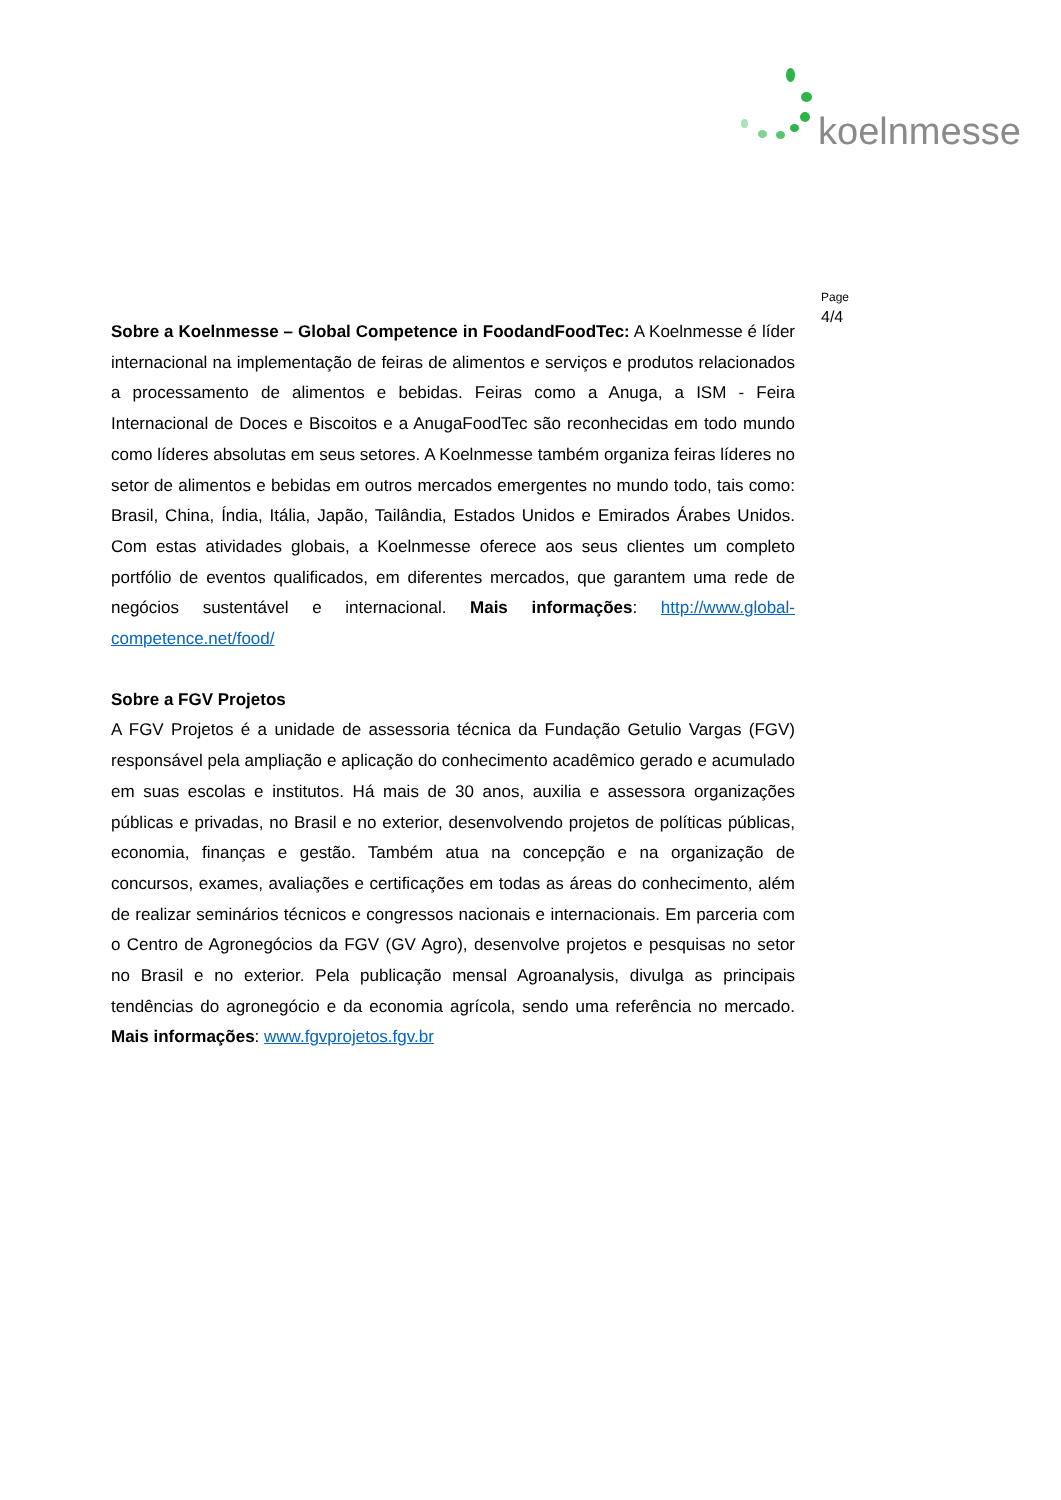koelnmesse
Sobre a Koelnmesse – Global Competence in FoodandFoodTec: A Koelnmesse é líder internacional na implementação de feiras de alimentos e serviços e produtos relacionados a processamento de alimentos e bebidas. Feiras como a Anuga, a ISM - Feira Internacional de Doces e Biscoitos e a AnugaFoodTec são reconhecidas em todo mundo como líderes absolutas em seus setores. A Koelnmesse também organiza feiras líderes no setor de alimentos e bebidas em outros mercados emergentes no mundo todo, tais como: Brasil, China, Índia, Itália, Japão, Tailândia, Estados Unidos e Emirados Árabes Unidos. Com estas atividades globais, a Koelnmesse oferece aos seus clientes um completo portfólio de eventos qualificados, em diferentes mercados, que garantem uma rede de negócios sustentável e internacional. Mais informações: http://www.global-competence.net/food/
Sobre a FGV Projetos
A FGV Projetos é a unidade de assessoria técnica da Fundação Getulio Vargas (FGV) responsável pela ampliação e aplicação do conhecimento acadêmico gerado e acumulado em suas escolas e institutos. Há mais de 30 anos, auxilia e assessora organizações públicas e privadas, no Brasil e no exterior, desenvolvendo projetos de políticas públicas, economia, finanças e gestão. Também atua na concepção e na organização de concursos, exames, avaliações e certificações em todas as áreas do conhecimento, além de realizar seminários técnicos e congressos nacionais e internacionais. Em parceria com o Centro de Agronegócios da FGV (GV Agro), desenvolve projetos e pesquisas no setor no Brasil e no exterior. Pela publicação mensal Agroanalysis, divulga as principais tendências do agronegócio e da economia agrícola, sendo uma referência no mercado. Mais informações: www.fgvprojetos.fgv.br
Page
4/4